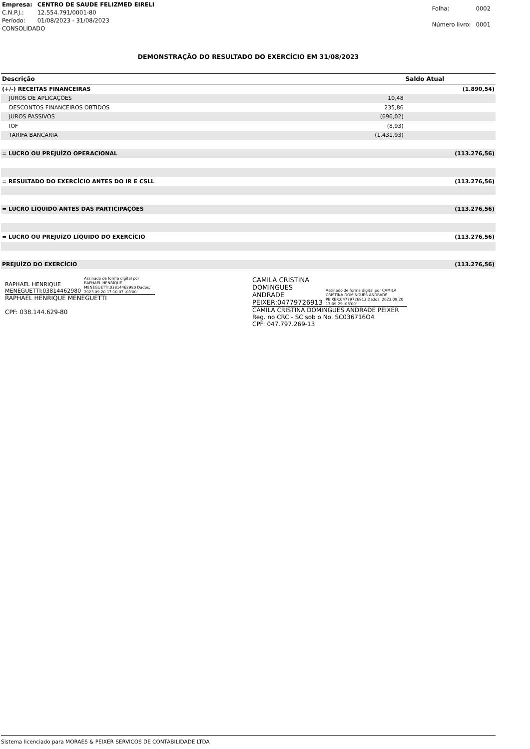| Empresa: | CENTRO DE SAUDE FELIZMED EIRELI |
| C.N.P.J.: | 12.554.791/0001-80 |
| Período: | 01/08/2023 - 31/08/2023 |
| CONSOLIDADO | |
| Folha: | 0002 |
| Número livro: | 0001 |
DEMONSTRAÇÃO DO RESULTADO DO EXERCÍCIO EM 31/08/2023
| Descrição | | Saldo Atual |
| --- | --- | --- |
| (+/-) RECEITAS FINANCEIRAS | | (1.890,54) |
| JUROS DE APLICAÇÕES | 10,48 | |
| DESCONTOS FINANCEIROS OBTIDOS | 235,86 | |
| JUROS PASSIVOS | (696,02) | |
| IOF | (8,93) | |
| TARIFA BANCARIA | (1.431,93) | |
| = LUCRO OU PREJUÍZO OPERACIONAL | | (113.276,56) |
| = RESULTADO DO EXERCÍCIO ANTES DO IR E CSLL | | (113.276,56) |
| = LUCRO LÍQUIDO ANTES DAS PARTICIPAÇÕES | | (113.276,56) |
| = LUCRO OU PREJUÍZO LÍQUIDO DO EXERCÍCIO | | (113.276,56) |
| PREJUÍZO DO EXERCÍCIO | | (113.276,56) |
RAPHAEL HENRIQUE MENEGUETTI:03814462980 Assinado de forma digital por RAPHAEL HENRIQUE MENEGUETTI:03814462980 Dados: 2023.09.20 17:10:07 -03'00'
RAPHAEL HENRIQUE MENEGUETTI
CPF: 038.144.629-80
CAMILA CRISTINA DOMINGUES ANDRADE PEIXER:04779726913 Assinado de forma digital por CAMILA CRISTINA DOMINGUES ANDRADE PEIXER:04779726913 Dados: 2023.09.20 17:09:29 -03'00'
CAMILA CRISTINA DOMINGUES ANDRADE PEIXER
Reg. no CRC - SC sob o No. SC036716O4
CPF: 047.797.269-13
Sistema licenciado para MORAES & PEIXER SERVICOS DE CONTABILIDADE LTDA